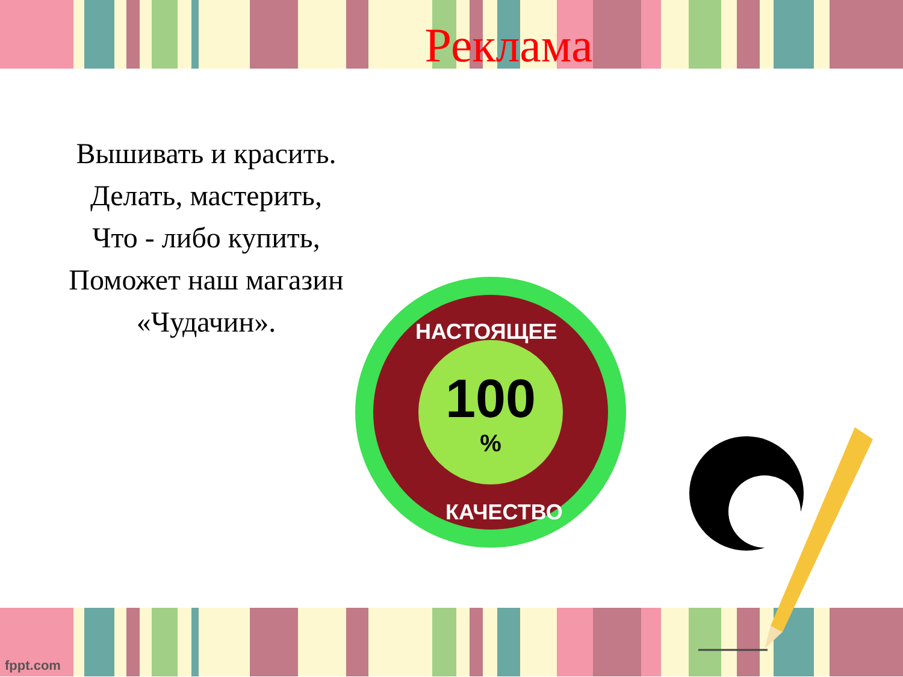Реклама
Вышивать и красить.
Делать, мастерить,
Что - либо купить,
Поможет наш магазин
«Чудачин».
100%
НАСТОЯЩЕЕ
КАЧЕСТВО
fppt.com